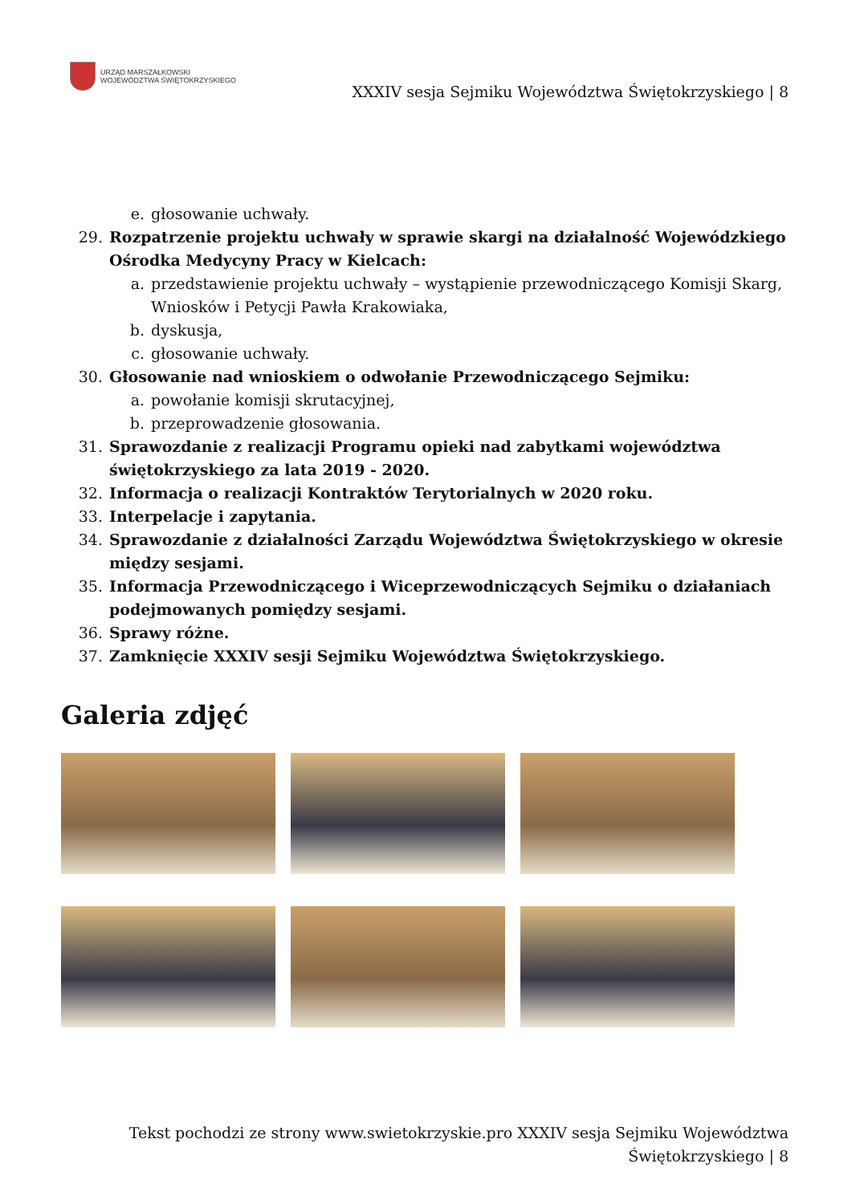URZĄD MARSZAŁKOWSKI
WOJEWÓDZTWA ŚWIĘTOKRZYSKIEGO
XXXIV sesja Sejmiku Województwa Świętokrzyskiego | 8
e. głosowanie uchwały.
29. Rozpatrzenie projektu uchwały w sprawie skargi na działalność Wojewódzkiego Ośrodka Medycyny Pracy w Kielcach:
a. przedstawienie projektu uchwały – wystąpienie przewodniczącego Komisji Skarg, Wniosków i Petycji Pawła Krakowiaka,
b. dyskusja,
c. głosowanie uchwały.
30. Głosowanie nad wnioskiem o odwołanie Przewodniczącego Sejmiku:
a. powołanie komisji skrutacyjnej,
b. przeprowadzenie głosowania.
31. Sprawozdanie z realizacji Programu opieki nad zabytkami województwa świętokrzyskiego za lata 2019 - 2020.
32. Informacja o realizacji Kontraktów Terytorialnych w 2020 roku.
33. Interpelacje i zapytania.
34. Sprawozdanie z działalności Zarządu Województwa Świętokrzyskiego w okresie między sesjami.
35. Informacja Przewodniczącego i Wiceprzewodniczących Sejmiku o działaniach podejmowanych pomiędzy sesjami.
36. Sprawy różne.
37. Zamknięcie XXXIV sesji Sejmiku Województwa Świętokrzyskiego.
Galeria zdjęć
Tekst pochodzi ze strony www.swietokrzyskie.pro XXXIV sesja Sejmiku Województwa
Świętokrzyskiego | 8